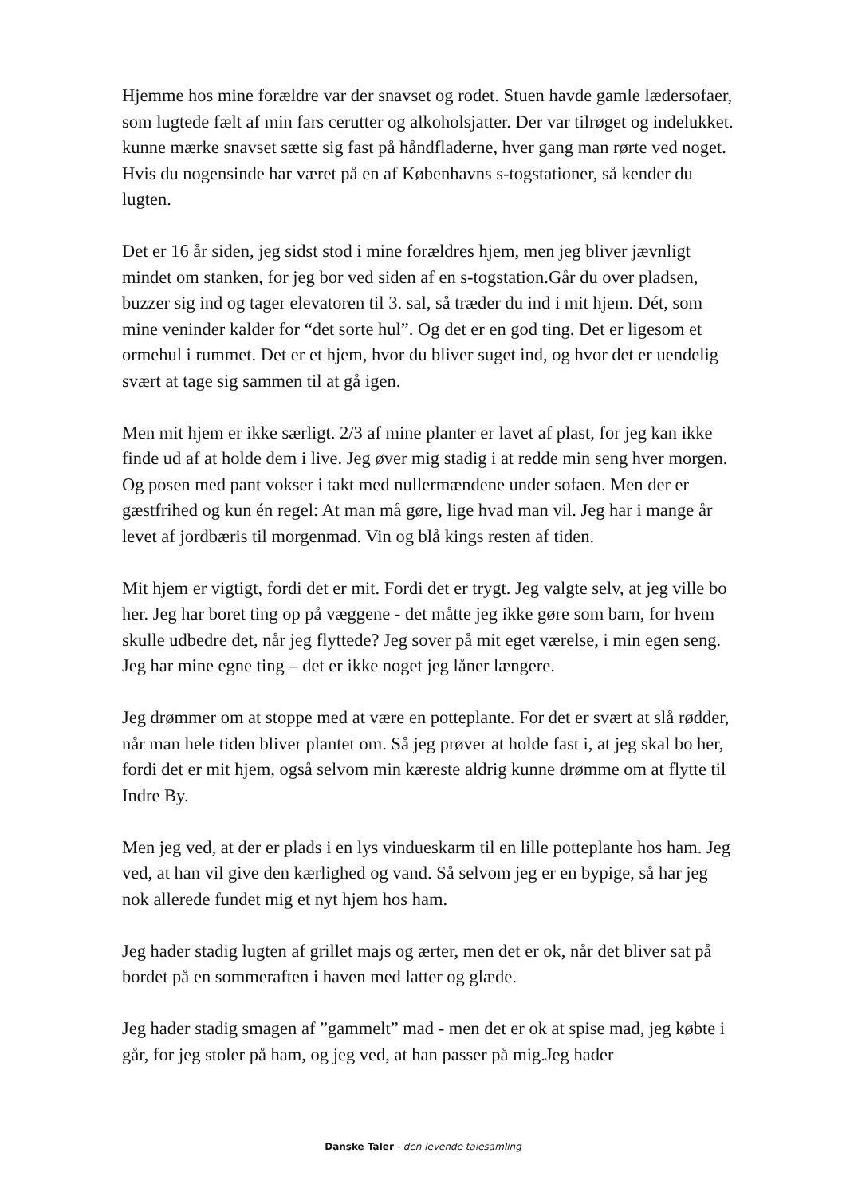Hjemme hos mine forældre var der snavset og rodet. Stuen havde gamle lædersofaer, som lugtede fælt af min fars cerutter og alkoholsjatter. Der var tilrøget og indelukket. kunne mærke snavset sætte sig fast på håndfladerne, hver gang man rørte ved noget. Hvis du nogensinde har været på en af Københavns s-togstationer, så kender du lugten.
Det er 16 år siden, jeg sidst stod i mine forældres hjem, men jeg bliver jævnligt mindet om stanken, for jeg bor ved siden af en s-togstation.Går du over pladsen, buzzer sig ind og tager elevatoren til 3. sal, så træder du ind i mit hjem. Dét, som mine veninder kalder for “det sorte hul”. Og det er en god ting. Det er ligesom et ormehul i rummet. Det er et hjem, hvor du bliver suget ind, og hvor det er uendelig svært at tage sig sammen til at gå igen.
Men mit hjem er ikke særligt. 2/3 af mine planter er lavet af plast, for jeg kan ikke finde ud af at holde dem i live. Jeg øver mig stadig i at redde min seng hver morgen. Og posen med pant vokser i takt med nullermændene under sofaen. Men der er gæstfrihed og kun én regel: At man må gøre, lige hvad man vil. Jeg har i mange år levet af jordbæris til morgenmad. Vin og blå kings resten af tiden.
Mit hjem er vigtigt, fordi det er mit. Fordi det er trygt. Jeg valgte selv, at jeg ville bo her. Jeg har boret ting op på væggene - det måtte jeg ikke gøre som barn, for hvem skulle udbedre det, når jeg flyttede? Jeg sover på mit eget værelse, i min egen seng. Jeg har mine egne ting – det er ikke noget jeg låner længere.
Jeg drømmer om at stoppe med at være en potteplante. For det er svært at slå rødder, når man hele tiden bliver plantet om. Så jeg prøver at holde fast i, at jeg skal bo her, fordi det er mit hjem, også selvom min kæreste aldrig kunne drømme om at flytte til Indre By.
Men jeg ved, at der er plads i en lys vindueskarm til en lille potteplante hos ham. Jeg ved, at han vil give den kærlighed og vand. Så selvom jeg er en bypige, så har jeg nok allerede fundet mig et nyt hjem hos ham.
Jeg hader stadig lugten af grillet majs og ærter, men det er ok, når det bliver sat på bordet på en sommeraften i haven med latter og glæde.
Jeg hader stadig smagen af ”gammelt” mad - men det er ok at spise mad, jeg købte i går, for jeg stoler på ham, og jeg ved, at han passer på mig.Jeg hader
Danske Taler - den levende talesamling